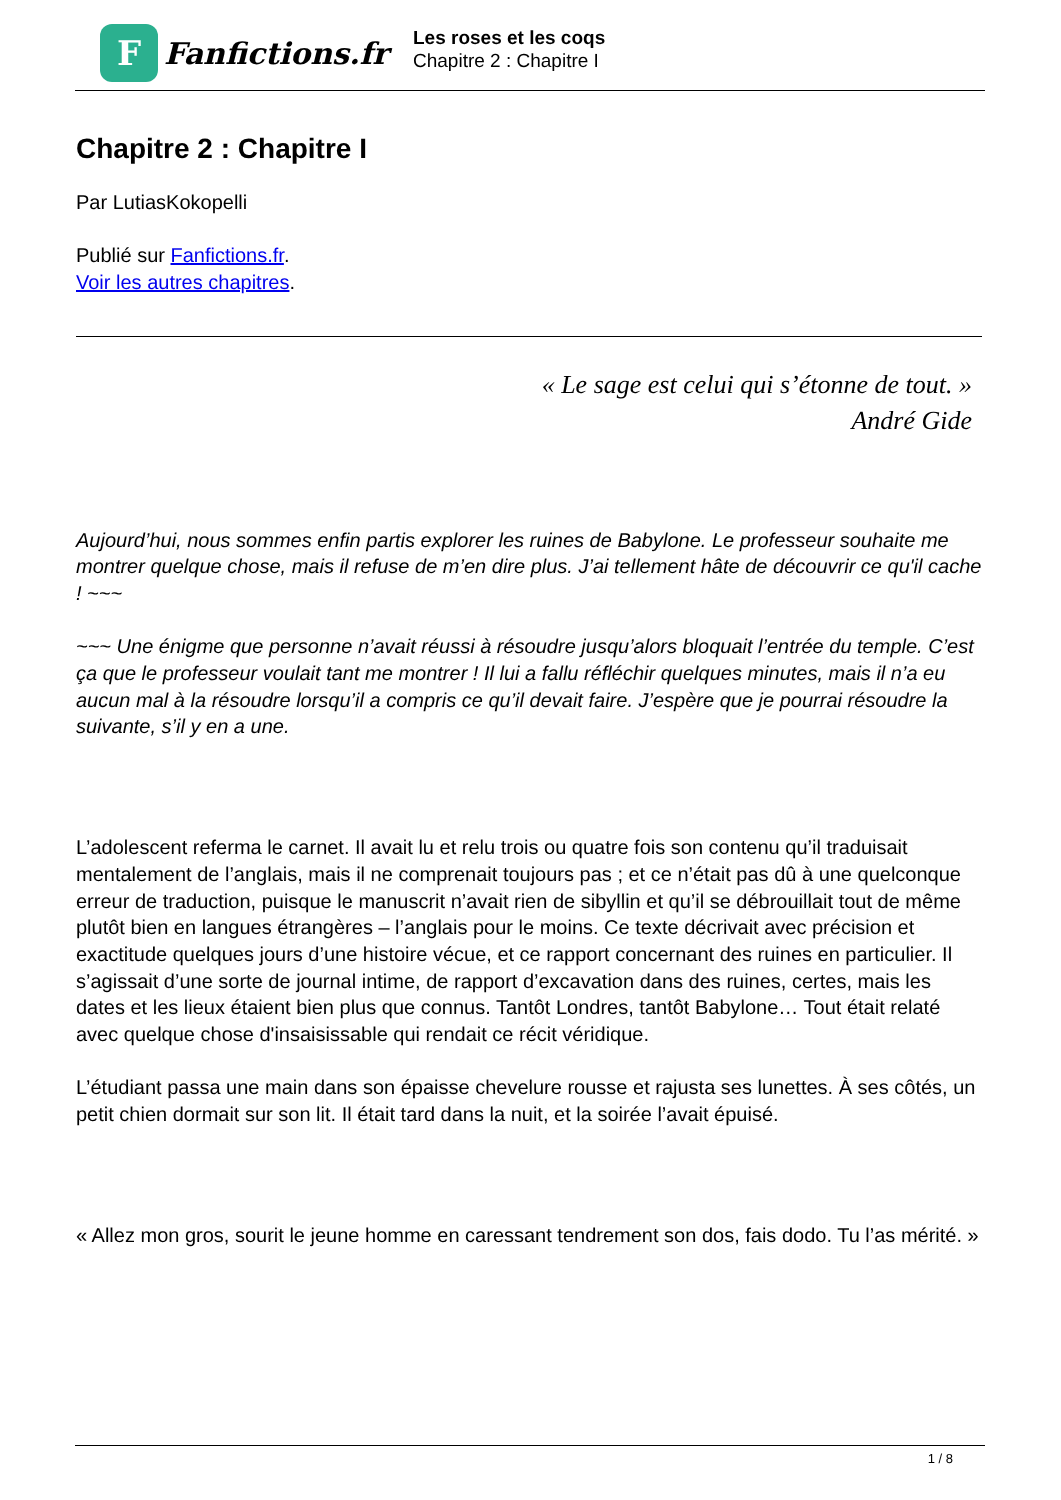F
Fanfictions.fr
Les roses et les coqs
Chapitre 2 : Chapitre I
Chapitre 2 : Chapitre I
Par LutiasKokopelli
Publié sur Fanfictions.fr.
Voir les autres chapitres.
« Le sage est celui qui s’étonne de tout. »
André Gide
Aujourd’hui, nous sommes enfin partis explorer les ruines de Babylone. Le professeur souhaite me montrer quelque chose, mais il refuse de m’en dire plus. J’ai tellement hâte de découvrir ce qu'il cache ! ~~~
~~~ Une énigme que personne n’avait réussi à résoudre jusqu’alors bloquait l’entrée du temple. C’est ça que le professeur voulait tant me montrer ! Il lui a fallu réfléchir quelques minutes, mais il n’a eu aucun mal à la résoudre lorsqu’il a compris ce qu’il devait faire. J’espère que je pourrai résoudre la suivante, s’il y en a une.
L’adolescent referma le carnet. Il avait lu et relu trois ou quatre fois son contenu qu’il traduisait mentalement de l’anglais, mais il ne comprenait toujours pas ; et ce n’était pas dû à une quelconque erreur de traduction, puisque le manuscrit n’avait rien de sibyllin et qu’il se débrouillait tout de même plutôt bien en langues étrangères – l’anglais pour le moins. Ce texte décrivait avec précision et exactitude quelques jours d’une histoire vécue, et ce rapport concernant des ruines en particulier. Il s’agissait d’une sorte de journal intime, de rapport d’excavation dans des ruines, certes, mais les dates et les lieux étaient bien plus que connus. Tantôt Londres, tantôt Babylone… Tout était relaté avec quelque chose d'insaisissable qui rendait ce récit véridique.
L’étudiant passa une main dans son épaisse chevelure rousse et rajusta ses lunettes. À ses côtés, un petit chien dormait sur son lit. Il était tard dans la nuit, et la soirée l’avait épuisé.
« Allez mon gros, sourit le jeune homme en caressant tendrement son dos, fais dodo. Tu l’as mérité. »
1 / 8